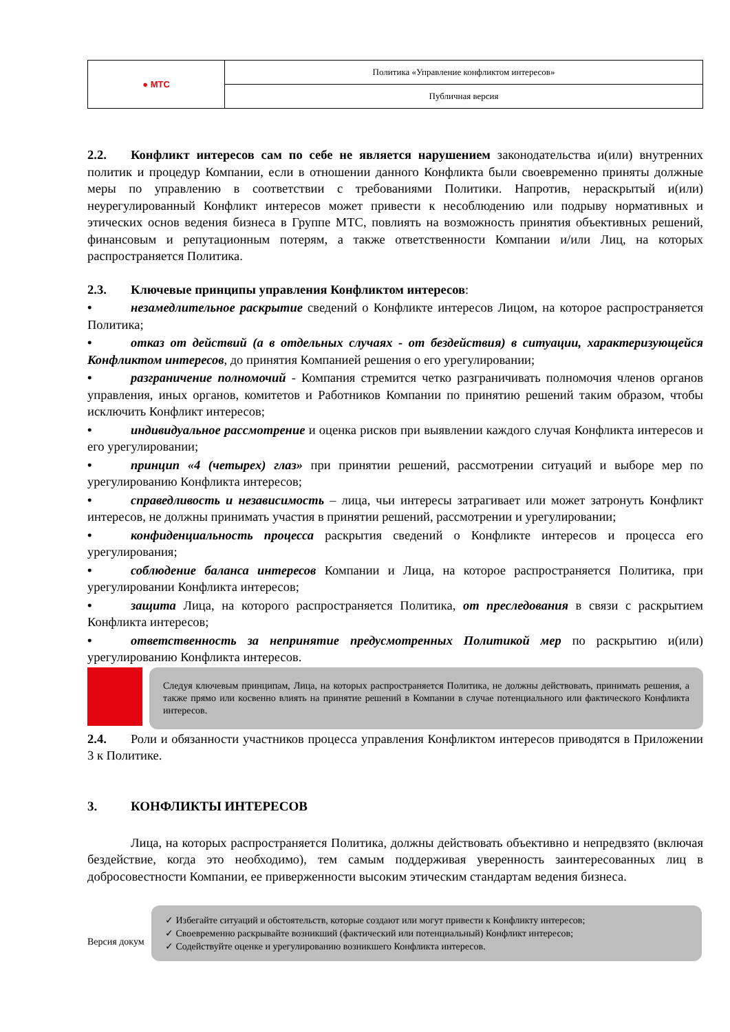| ● МТС | Политика «Управление конфликтом интересов» |
| | Публичная версия |
2.2. Конфликт интересов сам по себе не является нарушением законодательства и(или) внутренних политик и процедур Компании, если в отношении данного Конфликта были своевременно приняты должные меры по управлению в соответствии с требованиями Политики. Напротив, нераскрытый и(или) неурегулированный Конфликт интересов может привести к несоблюдению или подрыву нормативных и этических основ ведения бизнеса в Группе МТС, повлиять на возможность принятия объективных решений, финансовым и репутационным потерям, а также ответственности Компании и/или Лиц, на которых распространяется Политика.
2.3. Ключевые принципы управления Конфликтом интересов:
• незамедлительное раскрытие сведений о Конфликте интересов Лицом, на которое распространяется Политика;
• отказ от действий (а в отдельных случаях - от бездействия) в ситуации, характеризующейся Конфликтом интересов, до принятия Компанией решения о его урегулировании;
• разграничение полномочий - Компания стремится четко разграничивать полномочия членов органов управления, иных органов, комитетов и Работников Компании по принятию решений таким образом, чтобы исключить Конфликт интересов;
• индивидуальное рассмотрение и оценка рисков при выявлении каждого случая Конфликта интересов и его урегулировании;
• принцип «4 (четырех) глаз» при принятии решений, рассмотрении ситуаций и выборе мер по урегулированию Конфликта интересов;
• справедливость и независимость – лица, чьи интересы затрагивает или может затронуть Конфликт интересов, не должны принимать участия в принятии решений, рассмотрении и урегулировании;
• конфиденциальность процесса раскрытия сведений о Конфликте интересов и процесса его урегулирования;
• соблюдение баланса интересов Компании и Лица, на которое распространяется Политика, при урегулировании Конфликта интересов;
• защита Лица, на которого распространяется Политика, от преследования в связи с раскрытием Конфликта интересов;
• ответственность за непринятие предусмотренных Политикой мер по раскрытию и(или) урегулированию Конфликта интересов.
Следуя ключевым принципам, Лица, на которых распространяется Политика, не должны действовать, принимать решения, а также прямо или косвенно влиять на принятие решений в Компании в случае потенциального или фактического Конфликта интересов.
2.4. Роли и обязанности участников процесса управления Конфликтом интересов приводятся в Приложении 3 к Политике.
3. КОНФЛИКТЫ ИНТЕРЕСОВ
Лица, на которых распространяется Политика, должны действовать объективно и непредвзято (включая бездействие, когда это необходимо), тем самым поддерживая уверенность заинтересованных лиц в добросовестности Компании, ее приверженности высоким этическим стандартам ведения бизнеса.
✓ Избегайте ситуаций и обстоятельств, которые создают или могут привести к Конфликту интересов;
✓ Своевременно раскрывайте возникший (фактический или потенциальный) Конфликт интересов;
✓ Содействуйте оценке и урегулированию возникшего Конфликта интересов.
Версия докум